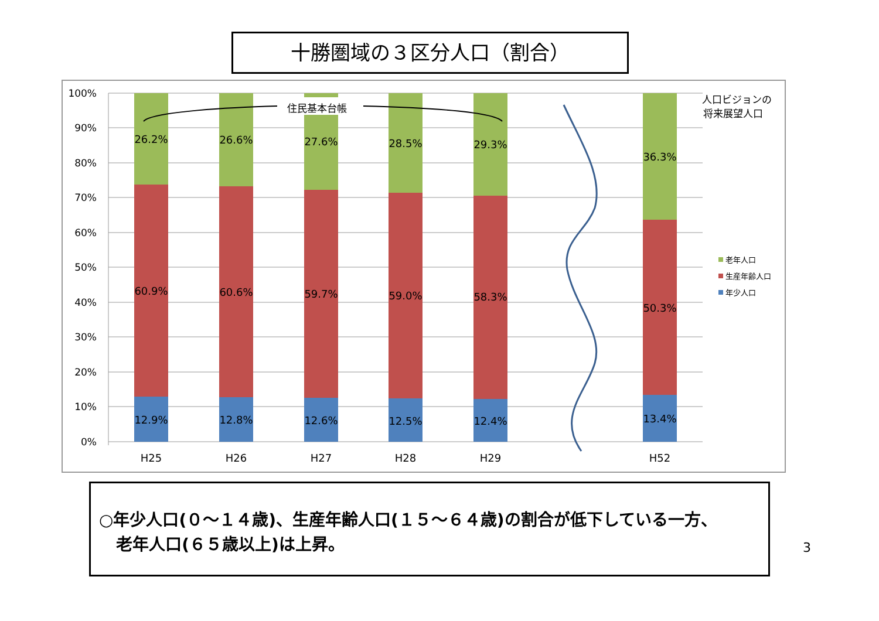十勝圏域の３区分人口（割合）
100%
90%
80%
70%
60%
50%
40%
30%
20%
10%
0%
住民基本台帳
26.2%
60.9%
12.9%
26.6%
60.6%
12.8%
27.6%
59.7%
12.6%
28.5%
59.0%
12.5%
29.3%
58.3%
12.4%
36.3%
50.3%
13.4%
H25
H26
H27
H28
H29
H52
人口ビジョンの
将来展望人口
老年人口
生産年齢人口
年少人口
○年少人口(０～１４歳)、生産年齢人口(１５～６４歳)の割合が低下している一方、
老年人口(６５歳以上)は上昇。
3